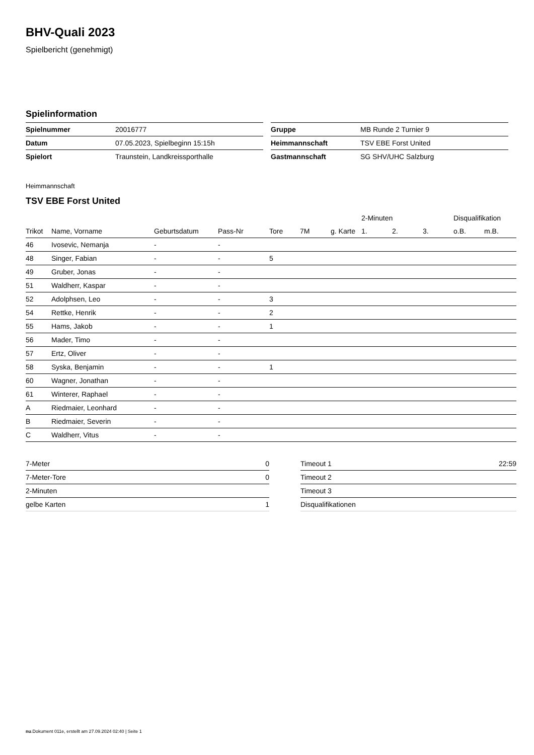BHV-Quali 2023
Spielbericht (genehmigt)
Spielinformation
| Spielnummer | 20016777 |
| Datum | 07.05.2023, Spielbeginn 15:15h |
| Spielort | Traunstein, Landkreissporthalle |
| Gruppe | MB Runde 2 Turnier 9 |
| Heimmannschaft | TSV EBE Forst United |
| Gastmannschaft | SG SHV/UHC Salzburg |
Heimmannschaft
TSV EBE Forst United
| | | | | | | | 2-Minuten | | | Disqualifikation | |
| --- | --- | --- | --- | --- | --- | --- | --- | --- | --- | --- | --- |
| Trikot | Name, Vorname | Geburtsdatum | Pass-Nr | Tore | 7M | g. Karte | 1. | 2. | 3. | o.B. | m.B. |
| 46 | Ivosevic, Nemanja | - | - | | | | | | | | |
| 48 | Singer, Fabian | - | - | 5 | | | | | | | |
| 49 | Gruber, Jonas | - | - | | | | | | | | |
| 51 | Waldherr, Kaspar | - | - | | | | | | | | |
| 52 | Adolphsen, Leo | - | - | 3 | | | | | | | |
| 54 | Rettke, Henrik | - | - | 2 | | | | | | | |
| 55 | Hams, Jakob | - | - | 1 | | | | | | | |
| 56 | Mader, Timo | - | - | | | | | | | | |
| 57 | Ertz, Oliver | - | - | | | | | | | | |
| 58 | Syska, Benjamin | - | - | 1 | | | | | | | |
| 60 | Wagner, Jonathan | - | - | | | | | | | | |
| 61 | Winterer, Raphael | - | - | | | | | | | | |
| A | Riedmaier, Leonhard | - | - | | | | | | | | |
| B | Riedmaier, Severin | - | - | | | | | | | | |
| C | Waldherr, Vitus | - | - | | | | | | | | |
| 7-Meter | 0 |
| 7-Meter-Tore | 0 |
| 2-Minuten | |
| gelbe Karten | 1 |
| Timeout 1 | 22:59 |
| Timeout 2 | |
| Timeout 3 | |
| Disqualifikationen | |
nu.Dokument 011e, erstellt am 27.09.2024 02:40 | Seite 1